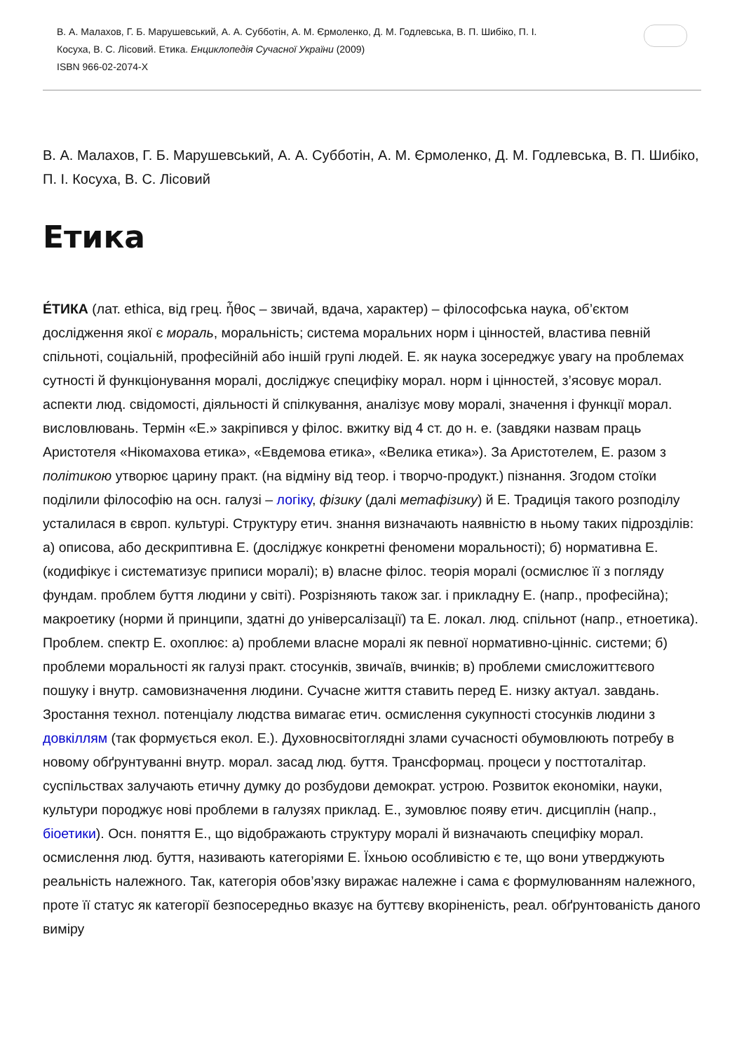В. А. Малахов, Г. Б. Марушевський, А. А. Субботін, А. М. Єрмоленко, Д. М. Годлевська, В. П. Шибіко, П. І.
Косуха, В. С. Лісовий. Етика. Енциклопедія Сучасної України (2009)
ISBN 966-02-2074-X
В. А. Малахов, Г. Б. Марушевський, А. А. Субботін, А. М. Єрмоленко, Д. М. Годлевська, В. П. Шибіко, П. І. Косуха, В. С. Лісовий
Етика
Е́ТИКА (лат. ethica, від грец. ἦθος – звичай, вдача, характер) – філософська наука, об’єктом дослідження якої є мораль, моральність; система моральних норм і цінностей, властива певній спільноті, соціальній, професійній або іншій групі людей. Е. як наука зосереджує увагу на проблемах сутності й функціонування моралі, досліджує специфіку морал. норм і цінностей, з’ясовує морал. аспекти люд. свідомості, діяльності й спілкування, аналізує мову моралі, значення і функції морал. висловлювань. Термін «Е.» закріпився у філос. вжитку від 4 ст. до н. е. (завдяки назвам праць Аристотеля «Нікомахова етика», «Евдемова етика», «Велика етика»). За Аристотелем, Е. разом з політикою утворює царину практ. (на відміну від теор. і творчо-продукт.) пізнання. Згодом стоїки поділили філософію на осн. галузі – логіку, фізику (далі метафізику) й Е. Традиція такого розподілу усталилася в європ. культурі. Структуру етич. знання визначають наявністю в ньому таких підрозділів: а) описова, або дескриптивна Е. (досліджує конкретні феномени моральності); б) нормативна Е. (кодифікує і систематизує приписи моралі); в) власне філос. теорія моралі (осмислює її з погляду фундам. проблем буття людини у світі). Розрізняють також заг. і прикладну Е. (напр., професійна); макроетику (норми й принципи, здатні до універсалізації) та Е. локал. люд. спільнот (напр., етноетика). Проблем. спектр Е. охоплює: а) проблеми власне моралі як певної нормативно-цінніс. системи; б) проблеми моральності як галузі практ. стосунків, звичаїв, вчинків; в) проблеми смисложиттєвого пошуку і внутр. самовизначення людини. Сучасне життя ставить перед Е. низку актуал. завдань. Зростання технол. потенціалу людства вимагає етич. осмислення сукупності стосунків людини з довкіллям (так формується екол. Е.). Духовносвітоглядні злами сучасності обумовлюють потребу в новому обґрунтуванні внутр. морал. засад люд. буття. Трансформац. процеси у посттоталітар. суспільствах залучають етичну думку до розбудови демократ. устрою. Розвиток економіки, науки, культури породжує нові проблеми в галузях приклад. Е., зумовлює появу етич. дисциплін (напр., біоетики). Осн. поняття Е., що відображають структуру моралі й визначають специфіку морал. осмислення люд. буття, називають категоріями Е. Їхньою особливістю є те, що вони утверджують реальність належного. Так, категорія обов’язку виражає належне і сама є формулюванням належного, проте її статус як категорії безпосередньо вказує на буттєву вкоріненість, реал. обґрунтованість даного виміру